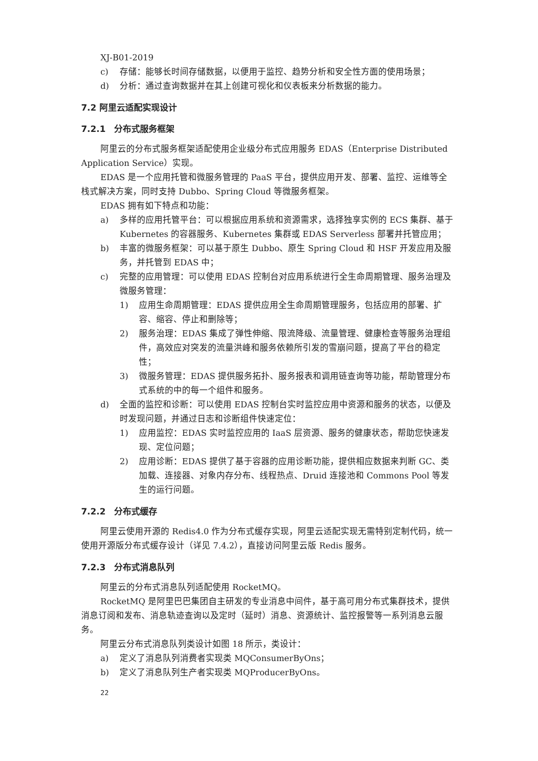XJ-B01-2019
c) 存储：能够长时间存储数据，以便用于监控、趋势分析和安全性方面的使用场景；
d) 分析：通过查询数据并在其上创建可视化和仪表板来分析数据的能力。
7.2 阿里云适配实现设计
7.2.1　分布式服务框架
阿里云的分布式服务框架适配使用企业级分布式应用服务 EDAS（Enterprise Distributed Application Service）实现。
EDAS 是一个应用托管和微服务管理的 PaaS 平台，提供应用开发、部署、监控、运维等全栈式解决方案，同时支持 Dubbo、Spring Cloud 等微服务框架。
EDAS 拥有如下特点和功能：
a) 多样的应用托管平台：可以根据应用系统和资源需求，选择独享实例的 ECS 集群、基于 Kubernetes 的容器服务、Kubernetes 集群或 EDAS Serverless 部署并托管应用；
b) 丰富的微服务框架：可以基于原生 Dubbo、原生 Spring Cloud 和 HSF 开发应用及服务，并托管到 EDAS 中；
c) 完整的应用管理：可以使用 EDAS 控制台对应用系统进行全生命周期管理、服务治理及微服务管理：
1) 应用生命周期管理：EDAS 提供应用全生命周期管理服务，包括应用的部署、扩容、缩容、停止和删除等；
2) 服务治理：EDAS 集成了弹性伸缩、限流降级、流量管理、健康检查等服务治理组件，高效应对突发的流量洪峰和服务依赖所引发的雪崩问题，提高了平台的稳定性；
3) 微服务管理：EDAS 提供服务拓扑、服务报表和调用链查询等功能，帮助管理分布式系统的中的每一个组件和服务。
d) 全面的监控和诊断：可以使用 EDAS 控制台实时监控应用中资源和服务的状态，以便及时发现问题，并通过日志和诊断组件快速定位：
1) 应用监控：EDAS 实时监控应用的 IaaS 层资源、服务的健康状态，帮助您快速发现、定位问题；
2) 应用诊断：EDAS 提供了基于容器的应用诊断功能，提供相应数据来判断 GC、类加载、连接器、对象内存分布、线程热点、Druid 连接池和 Commons Pool 等发生的运行问题。
7.2.2　分布式缓存
阿里云使用开源的 Redis4.0 作为分布式缓存实现，阿里云适配实现无需特别定制代码，统一使用开源版分布式缓存设计（详见 7.4.2），直接访问阿里云版 Redis 服务。
7.2.3　分布式消息队列
阿里云的分布式消息队列适配使用 RocketMQ。
RocketMQ 是阿里巴巴集团自主研发的专业消息中间件，基于高可用分布式集群技术，提供消息订阅和发布、消息轨迹查询以及定时（延时）消息、资源统计、监控报警等一系列消息云服务。
阿里云分布式消息队列类设计如图 18 所示，类设计：
a) 定义了消息队列消费者实现类 MQConsumerByOns；
b) 定义了消息队列生产者实现类 MQProducerByOns。
22